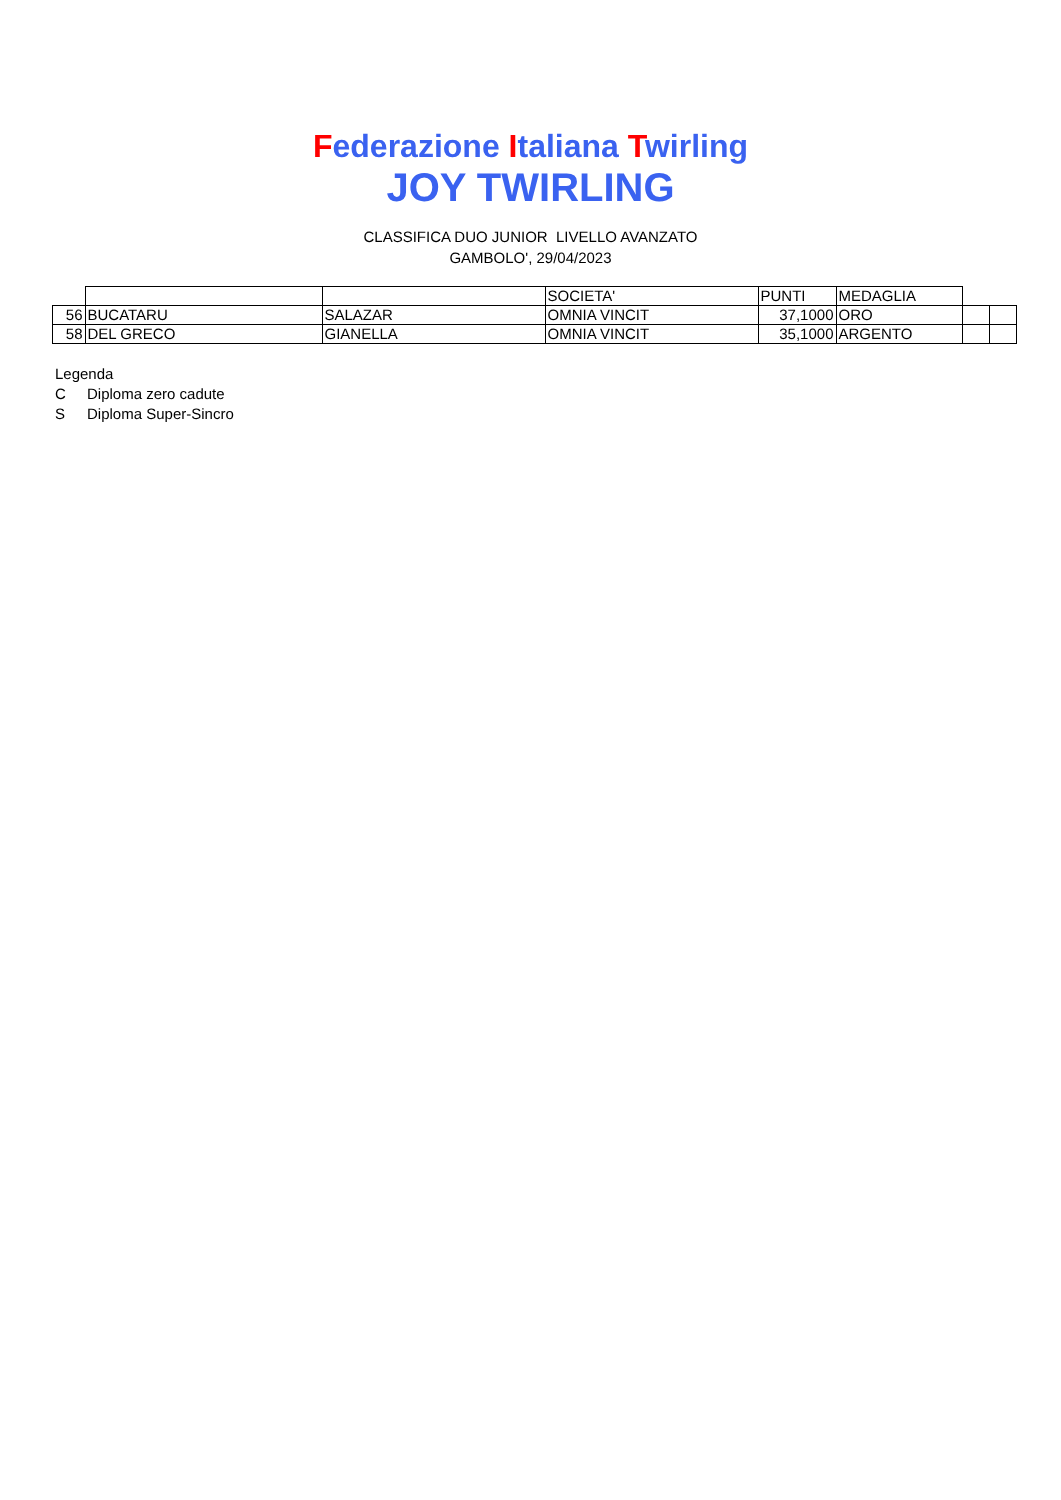Federazione Italiana Twirling
JOY TWIRLING
CLASSIFICA DUO JUNIOR LIVELLO AVANZATO
GAMBOLO', 29/04/2023
| | | | SOCIETA' | PUNTI | MEDAGLIA | | |
| 56 | BUCATARU | SALAZAR | OMNIA VINCIT | 37,1000 | ORO | | |
| 58 | DEL GRECO | GIANELLA | OMNIA VINCIT | 35,1000 | ARGENTO | | |
Legenda
C Diploma zero cadute
S Diploma Super-Sincro